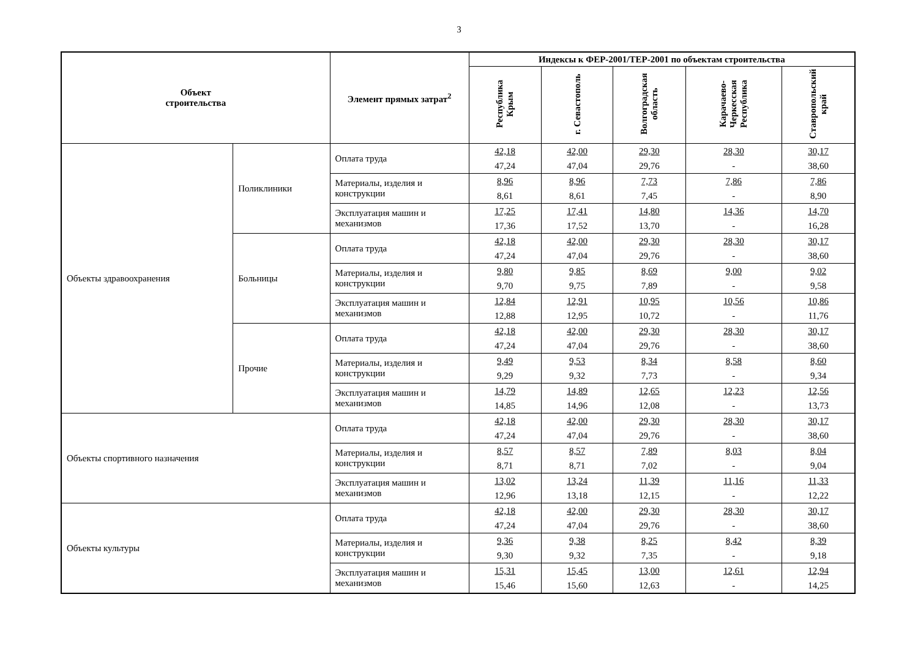3
| Объект строительства | | Элемент прямых затрат<sup>2</sup> | Индексы к ФЕР-2001/ТЕР-2001 по объектам строительства | | | | |
| --- | --- | --- | --- | --- | --- | --- | --- |
| | | | Республика Крым | г. Севастополь | Волгоградская область | Карачаево-Черкесская Республика | Ставропольский край |
| Объекты здравоохранения | Поликлиники | Оплата труда | 42,18 47,24 | 42,00 47,04 | 29,30 29,76 | 28,30 - | 30,17 38,60 |
| | | Материалы, изделия и конструкции | 8,96 8,61 | 8,96 8,61 | 7,73 7,45 | 7,86 - | 7,86 8,90 |
| | | Эксплуатация машин и механизмов | 17,25 17,36 | 17,41 17,52 | 14,80 13,70 | 14,36 - | 14,70 16,28 |
| | Больницы | Оплата труда | 42,18 47,24 | 42,00 47,04 | 29,30 29,76 | 28,30 - | 30,17 38,60 |
| | | Материалы, изделия и конструкции | 9,80 9,70 | 9,85 9,75 | 8,69 7,89 | 9,00 - | 9,02 9,58 |
| | | Эксплуатация машин и механизмов | 12,84 12,88 | 12,91 12,95 | 10,95 10,72 | 10,56 - | 10,86 11,76 |
| | Прочие | Оплата труда | 42,18 47,24 | 42,00 47,04 | 29,30 29,76 | 28,30 - | 30,17 38,60 |
| | | Материалы, изделия и конструкции | 9,49 9,29 | 9,53 9,32 | 8,34 7,73 | 8,58 - | 8,60 9,34 |
| | | Эксплуатация машин и механизмов | 14,79 14,85 | 14,89 14,96 | 12,65 12,08 | 12,23 - | 12,56 13,73 |
| Объекты спортивного назначения | | Оплата труда | 42,18 47,24 | 42,00 47,04 | 29,30 29,76 | 28,30 - | 30,17 38,60 |
| | | Материалы, изделия и конструкции | 8,57 8,71 | 8,57 8,71 | 7,89 7,02 | 8,03 - | 8,04 9,04 |
| | | Эксплуатация машин и механизмов | 13,02 12,96 | 13,24 13,18 | 11,39 12,15 | 11,16 - | 11,33 12,22 |
| Объекты культуры | | Оплата труда | 42,18 47,24 | 42,00 47,04 | 29,30 29,76 | 28,30 - | 30,17 38,60 |
| | | Материалы, изделия и конструкции | 9,36 9,30 | 9,38 9,32 | 8,25 7,35 | 8,42 - | 8,39 9,18 |
| | | Эксплуатация машин и механизмов | 15,31 15,46 | 15,45 15,60 | 13,00 12,63 | 12,61 - | 12,94 14,25 |